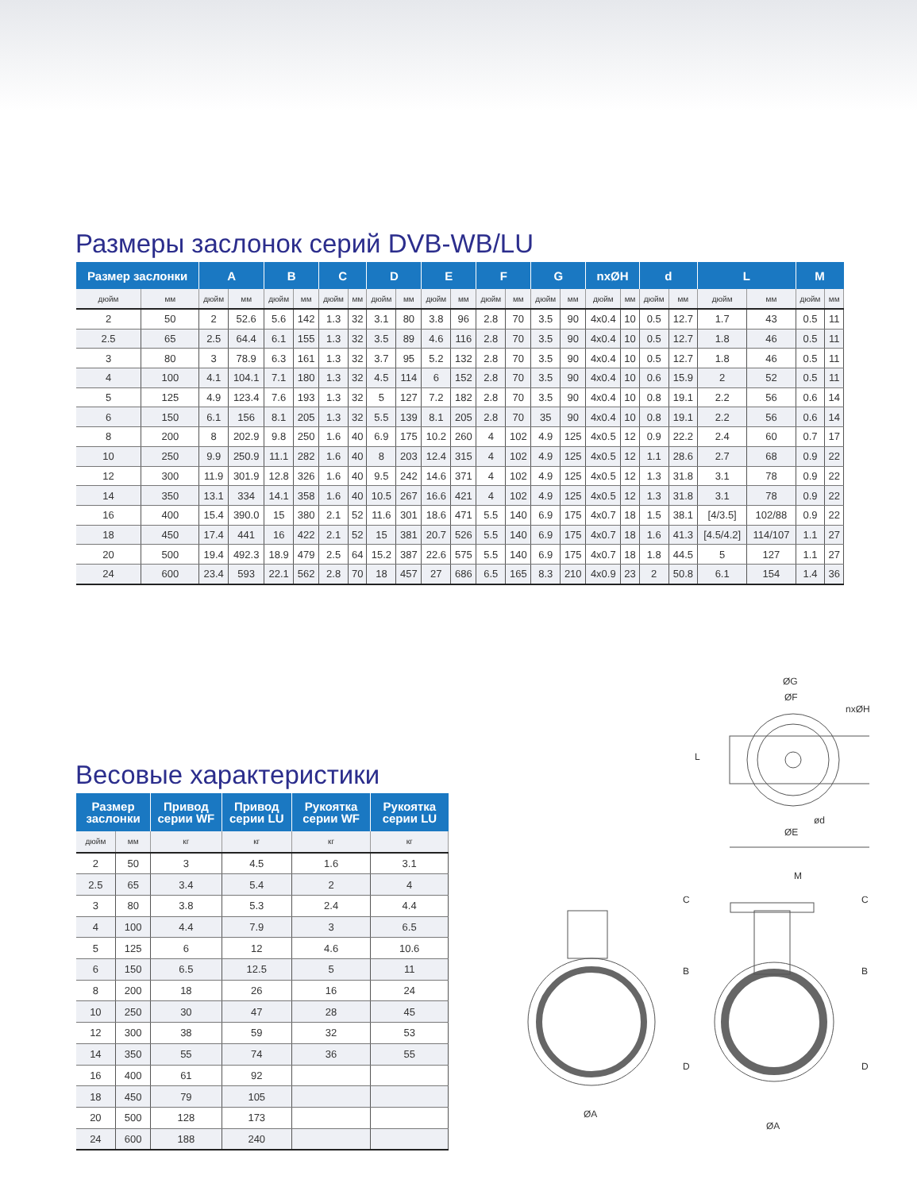Размеры заслонок серий DVB-WB/LU
| Размер заслонки | | A | | B | | C | | D | | E | | F | | G | | nxØH | | d | | L | | M | |
| --- | --- | --- | --- | --- | --- | --- | --- | --- | --- | --- | --- | --- | --- | --- | --- | --- | --- | --- | --- | --- | --- | --- | --- |
| дюйм | мм | дюйм | мм | дюйм | мм | дюйм | мм | дюйм | мм | дюйм | мм | дюйм | мм | дюйм | мм | дюйм | мм | дюйм | мм | дюйм | мм | дюйм | мм |
| 2 | 50 | 2 | 52.6 | 5.6 | 142 | 1.3 | 32 | 3.1 | 80 | 3.8 | 96 | 2.8 | 70 | 3.5 | 90 | 4x0.4 | 10 | 0.5 | 12.7 | 1.7 | 43 | 0.5 | 11 |
| 2.5 | 65 | 2.5 | 64.4 | 6.1 | 155 | 1.3 | 32 | 3.5 | 89 | 4.6 | 116 | 2.8 | 70 | 3.5 | 90 | 4x0.4 | 10 | 0.5 | 12.7 | 1.8 | 46 | 0.5 | 11 |
| 3 | 80 | 3 | 78.9 | 6.3 | 161 | 1.3 | 32 | 3.7 | 95 | 5.2 | 132 | 2.8 | 70 | 3.5 | 90 | 4x0.4 | 10 | 0.5 | 12.7 | 1.8 | 46 | 0.5 | 11 |
| 4 | 100 | 4.1 | 104.1 | 7.1 | 180 | 1.3 | 32 | 4.5 | 114 | 6 | 152 | 2.8 | 70 | 3.5 | 90 | 4x0.4 | 10 | 0.6 | 15.9 | 2 | 52 | 0.5 | 11 |
| 5 | 125 | 4.9 | 123.4 | 7.6 | 193 | 1.3 | 32 | 5 | 127 | 7.2 | 182 | 2.8 | 70 | 3.5 | 90 | 4x0.4 | 10 | 0.8 | 19.1 | 2.2 | 56 | 0.6 | 14 |
| 6 | 150 | 6.1 | 156 | 8.1 | 205 | 1.3 | 32 | 5.5 | 139 | 8.1 | 205 | 2.8 | 70 | 35 | 90 | 4x0.4 | 10 | 0.8 | 19.1 | 2.2 | 56 | 0.6 | 14 |
| 8 | 200 | 8 | 202.9 | 9.8 | 250 | 1.6 | 40 | 6.9 | 175 | 10.2 | 260 | 4 | 102 | 4.9 | 125 | 4x0.5 | 12 | 0.9 | 22.2 | 2.4 | 60 | 0.7 | 17 |
| 10 | 250 | 9.9 | 250.9 | 11.1 | 282 | 1.6 | 40 | 8 | 203 | 12.4 | 315 | 4 | 102 | 4.9 | 125 | 4x0.5 | 12 | 1.1 | 28.6 | 2.7 | 68 | 0.9 | 22 |
| 12 | 300 | 11.9 | 301.9 | 12.8 | 326 | 1.6 | 40 | 9.5 | 242 | 14.6 | 371 | 4 | 102 | 4.9 | 125 | 4x0.5 | 12 | 1.3 | 31.8 | 3.1 | 78 | 0.9 | 22 |
| 14 | 350 | 13.1 | 334 | 14.1 | 358 | 1.6 | 40 | 10.5 | 267 | 16.6 | 421 | 4 | 102 | 4.9 | 125 | 4x0.5 | 12 | 1.3 | 31.8 | 3.1 | 78 | 0.9 | 22 |
| 16 | 400 | 15.4 | 390.0 | 15 | 380 | 2.1 | 52 | 11.6 | 301 | 18.6 | 471 | 5.5 | 140 | 6.9 | 175 | 4x0.7 | 18 | 1.5 | 38.1 | [4/3.5] | 102/88 | 0.9 | 22 |
| 18 | 450 | 17.4 | 441 | 16 | 422 | 2.1 | 52 | 15 | 381 | 20.7 | 526 | 5.5 | 140 | 6.9 | 175 | 4x0.7 | 18 | 1.6 | 41.3 | [4.5/4.2] | 114/107 | 1.1 | 27 |
| 20 | 500 | 19.4 | 492.3 | 18.9 | 479 | 2.5 | 64 | 15.2 | 387 | 22.6 | 575 | 5.5 | 140 | 6.9 | 175 | 4x0.7 | 18 | 1.8 | 44.5 | 5 | 127 | 1.1 | 27 |
| 24 | 600 | 23.4 | 593 | 22.1 | 562 | 2.8 | 70 | 18 | 457 | 27 | 686 | 6.5 | 165 | 8.3 | 210 | 4x0.9 | 23 | 2 | 50.8 | 6.1 | 154 | 1.4 | 36 |
Весовые характеристики
| Размер заслонки | | Привод серии WF | Привод серии LU | Рукоятка серии WF | Рукоятка серии LU |
| --- | --- | --- | --- | --- | --- |
| дюйм | мм | кг | кг | кг | кг |
| 2 | 50 | 3 | 4.5 | 1.6 | 3.1 |
| 2.5 | 65 | 3.4 | 5.4 | 2 | 4 |
| 3 | 80 | 3.8 | 5.3 | 2.4 | 4.4 |
| 4 | 100 | 4.4 | 7.9 | 3 | 6.5 |
| 5 | 125 | 6 | 12 | 4.6 | 10.6 |
| 6 | 150 | 6.5 | 12.5 | 5 | 11 |
| 8 | 200 | 18 | 26 | 16 | 24 |
| 10 | 250 | 30 | 47 | 28 | 45 |
| 12 | 300 | 38 | 59 | 32 | 53 |
| 14 | 350 | 55 | 74 | 36 | 55 |
| 16 | 400 | 61 | 92 | | |
| 18 | 450 | 79 | 105 | | |
| 20 | 500 | 128 | 173 | | |
| 24 | 600 | 188 | 240 | | |
ØG
ØF
nxØH
L
ød
ØE
M
C
B
D
ØA
C
B
D
ØA